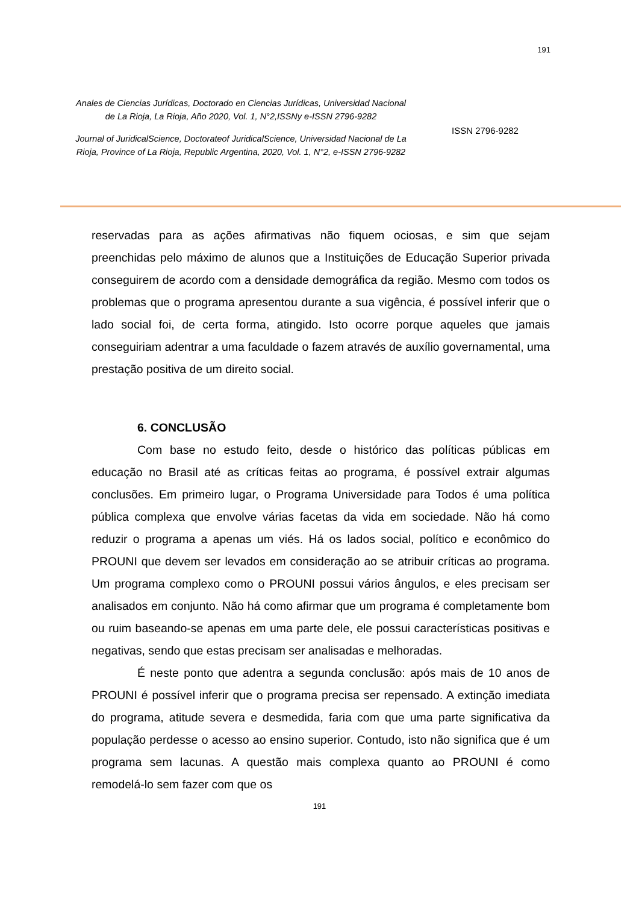191
Anales de Ciencias Jurídicas, Doctorado en Ciencias Jurídicas, Universidad Nacional de La Rioja, La Rioja, Año 2020, Vol. 1, N°2,ISSNy e-ISSN 2796-9282
Journal of JuridicalScience, Doctorateof JuridicalScience, Universidad Nacional de La Rioja, Province of La Rioja, Republic Argentina, 2020, Vol. 1, N°2, e-ISSN 2796-9282
ISSN 2796-9282
reservadas para as ações afirmativas não fiquem ociosas, e sim que sejam preenchidas pelo máximo de alunos que a Instituições de Educação Superior privada conseguirem de acordo com a densidade demográfica da região. Mesmo com todos os problemas que o programa apresentou durante a sua vigência, é possível inferir que o lado social foi, de certa forma, atingido. Isto ocorre porque aqueles que jamais conseguiriam adentrar a uma faculdade o fazem através de auxílio governamental, uma prestação positiva de um direito social.
6. CONCLUSÃO
Com base no estudo feito, desde o histórico das políticas públicas em educação no Brasil até as críticas feitas ao programa, é possível extrair algumas conclusões. Em primeiro lugar, o Programa Universidade para Todos é uma política pública complexa que envolve várias facetas da vida em sociedade. Não há como reduzir o programa a apenas um viés. Há os lados social, político e econômico do PROUNI que devem ser levados em consideração ao se atribuir críticas ao programa. Um programa complexo como o PROUNI possui vários ângulos, e eles precisam ser analisados em conjunto. Não há como afirmar que um programa é completamente bom ou ruim baseando-se apenas em uma parte dele, ele possui características positivas e negativas, sendo que estas precisam ser analisadas e melhoradas.
É neste ponto que adentra a segunda conclusão: após mais de 10 anos de PROUNI é possível inferir que o programa precisa ser repensado. A extinção imediata do programa, atitude severa e desmedida, faria com que uma parte significativa da população perdesse o acesso ao ensino superior. Contudo, isto não significa que é um programa sem lacunas. A questão mais complexa quanto ao PROUNI é como remodelá-lo sem fazer com que os
191